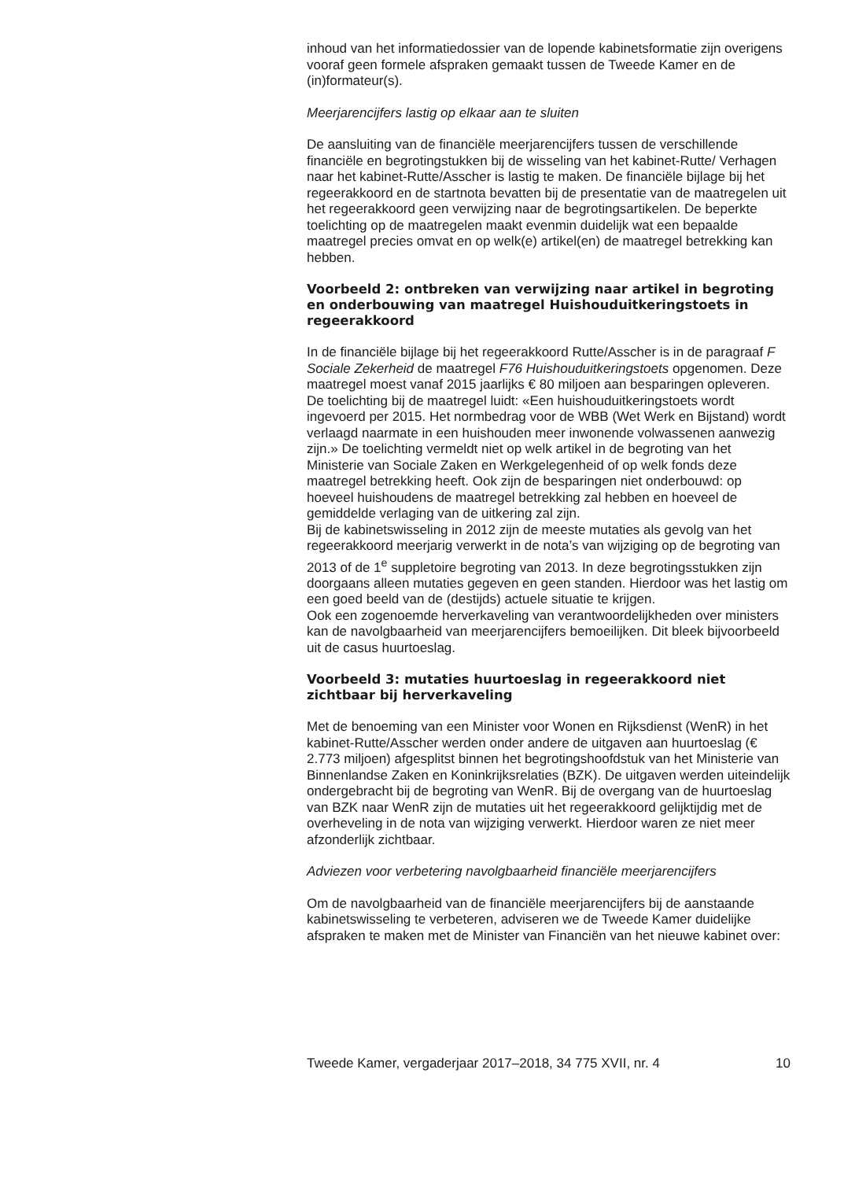inhoud van het informatiedossier van de lopende kabinetsformatie zijn overigens vooraf geen formele afspraken gemaakt tussen de Tweede Kamer en de (in)formateur(s).
Meerjarencijfers lastig op elkaar aan te sluiten
De aansluiting van de financiële meerjarencijfers tussen de verschillende financiële en begrotingstukken bij de wisseling van het kabinet-Rutte/ Verhagen naar het kabinet-Rutte/Asscher is lastig te maken. De financiële bijlage bij het regeerakkoord en de startnota bevatten bij de presentatie van de maatregelen uit het regeerakkoord geen verwijzing naar de begrotingsartikelen. De beperkte toelichting op de maatregelen maakt evenmin duidelijk wat een bepaalde maatregel precies omvat en op welk(e) artikel(en) de maatregel betrekking kan hebben.
Voorbeeld 2: ontbreken van verwijzing naar artikel in begroting en onderbouwing van maatregel Huishouduitkeringstoets in regeerakkoord
In de financiële bijlage bij het regeerakkoord Rutte/Asscher is in de paragraaf F Sociale Zekerheid de maatregel F76 Huishouduitkeringstoets opgenomen. Deze maatregel moest vanaf 2015 jaarlijks € 80 miljoen aan besparingen opleveren. De toelichting bij de maatregel luidt: «Een huishouduitkeringstoets wordt ingevoerd per 2015. Het normbedrag voor de WBB (Wet Werk en Bijstand) wordt verlaagd naarmate in een huishouden meer inwonende volwassenen aanwezig zijn.» De toelichting vermeldt niet op welk artikel in de begroting van het Ministerie van Sociale Zaken en Werkgelegenheid of op welk fonds deze maatregel betrekking heeft. Ook zijn de besparingen niet onderbouwd: op hoeveel huishoudens de maatregel betrekking zal hebben en hoeveel de gemiddelde verlaging van de uitkering zal zijn.
Bij de kabinetswisseling in 2012 zijn de meeste mutaties als gevolg van het regeerakkoord meerjarig verwerkt in de nota’s van wijziging op de begroting van 2013 of de 1<sup>e</sup> suppletoire begroting van 2013. In deze begrotingsstukken zijn doorgaans alleen mutaties gegeven en geen standen. Hierdoor was het lastig om een goed beeld van de (destijds) actuele situatie te krijgen.
Ook een zogenoemde herverkaveling van verantwoordelijkheden over ministers kan de navolgbaarheid van meerjarencijfers bemoeilijken. Dit bleek bijvoorbeeld uit de casus huurtoeslag.
Voorbeeld 3: mutaties huurtoeslag in regeerakkoord niet zichtbaar bij herverkaveling
Met de benoeming van een Minister voor Wonen en Rijksdienst (WenR) in het kabinet-Rutte/Asscher werden onder andere de uitgaven aan huurtoeslag (€ 2.773 miljoen) afgesplitst binnen het begrotingshoofdstuk van het Ministerie van Binnenlandse Zaken en Koninkrijksrelaties (BZK). De uitgaven werden uiteindelijk ondergebracht bij de begroting van WenR. Bij de overgang van de huurtoeslag van BZK naar WenR zijn de mutaties uit het regeerakkoord gelijktijdig met de overheveling in de nota van wijziging verwerkt. Hierdoor waren ze niet meer afzonderlijk zichtbaar.
Adviezen voor verbetering navolgbaarheid financiële meerjarencijfers
Om de navolgbaarheid van de financiële meerjarencijfers bij de aanstaande kabinetswisseling te verbeteren, adviseren we de Tweede Kamer duidelijke afspraken te maken met de Minister van Financiën van het nieuwe kabinet over:
Tweede Kamer, vergaderjaar 2017–2018, 34 775 XVII, nr. 4 10